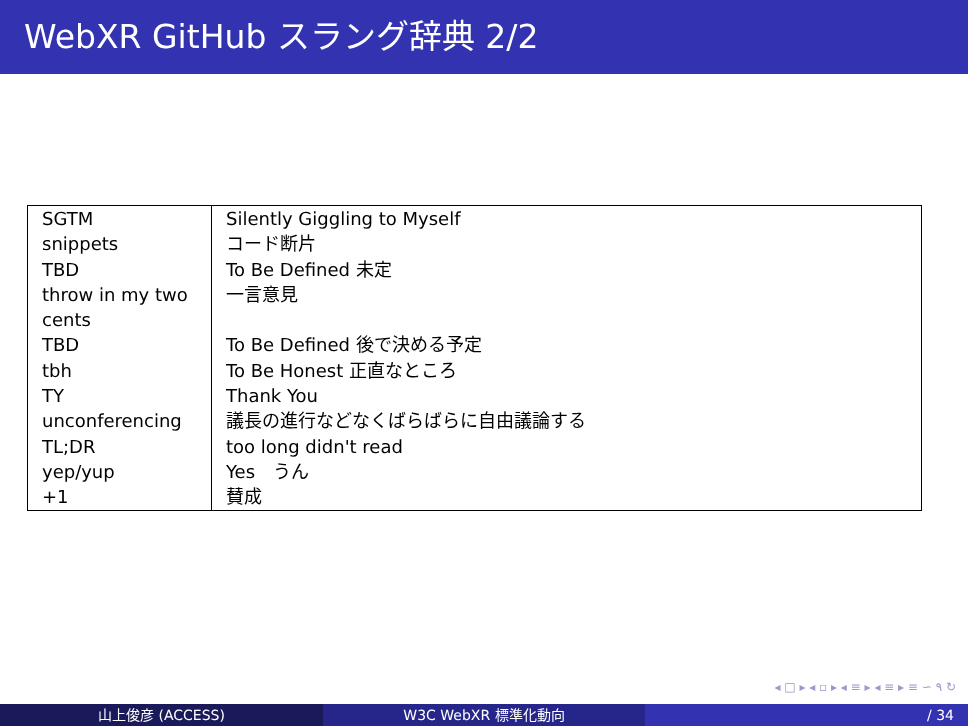WebXR GitHub スラング辞典 2/2
| SGTM | Silently Giggling to Myself |
| snippets | コード断片 |
| TBD | To Be Defined 未定 |
| throw in my two cents | 一言意見 |
| TBD | To Be Defined 後で決める予定 |
| tbh | To Be Honest 正直なところ |
| TY | Thank You |
| unconferencing | 議長の進行などなくばらばらに自由議論する |
| TL;DR | too long didn't read |
| yep/yup | Yes うん |
| +1 | 賛成 |
◂ □ ▸ ◂ ▫ ▸ ◂ ≡ ▸ ◂ ≡ ▸ ≡ ∽ ۹ ↻
山上俊彦 (ACCESS) W3C WebXR 標準化動向 / 34